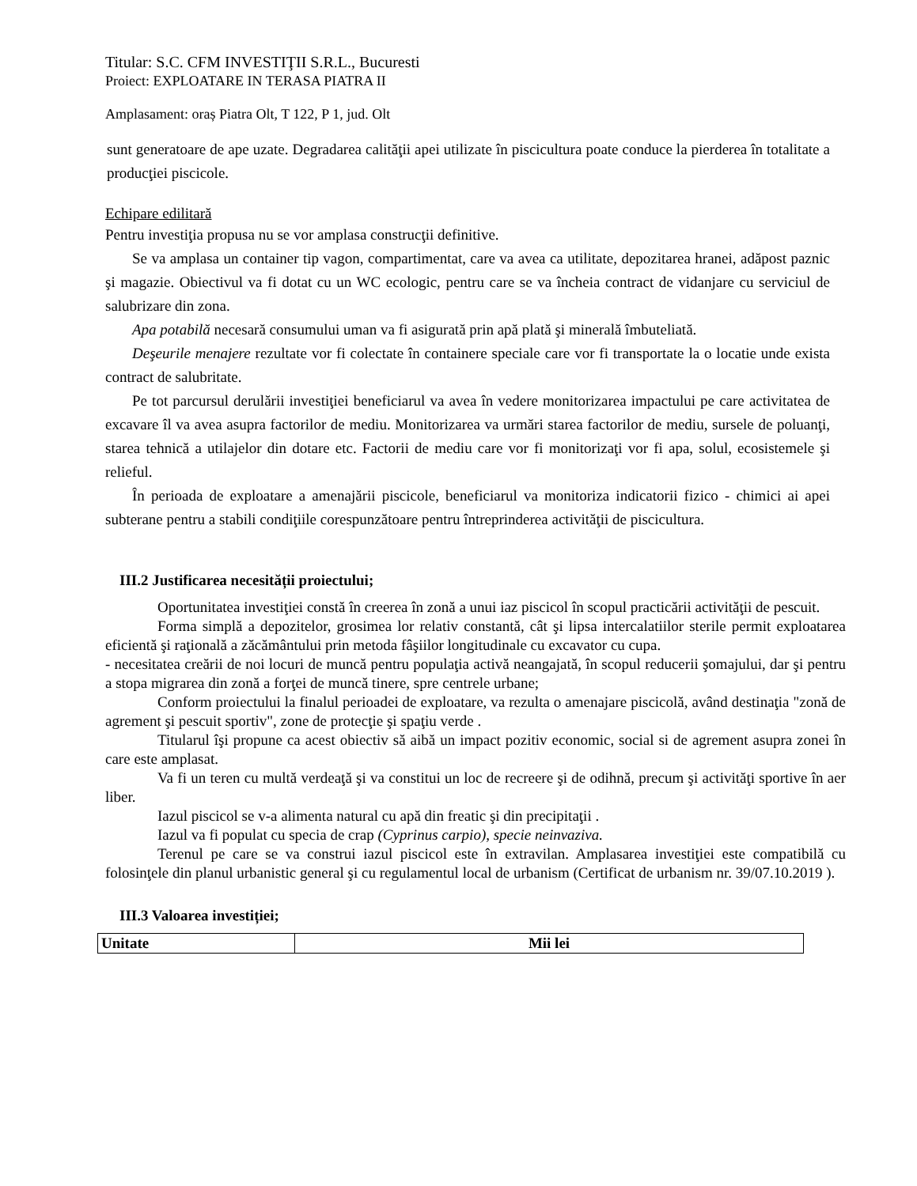Titular: S.C. CFM INVESTIŢII S.R.L., Bucuresti
Proiect: EXPLOATARE IN TERASA PIATRA II
Amplasament: oraș Piatra Olt, T 122, P 1, jud. Olt
sunt generatoare de ape uzate. Degradarea calităţii apei utilizate în piscicultura poate conduce la pierderea în totalitate a producţiei piscicole.
Echipare edilitară
Pentru investiţia propusa nu se vor amplasa construcţii definitive.
Se va amplasa un container tip vagon, compartimentat, care va avea ca utilitate, depozitarea hranei, adăpost paznic şi magazie. Obiectivul va fi dotat cu un WC ecologic, pentru care se va încheia contract de vidanjare cu serviciul de salubrizare din zona.
Apa potabilă necesară consumului uman va fi asigurată prin apă plată şi minerală îmbuteliată.
Deşeurile menajere rezultate vor fi colectate în containere speciale care vor fi transportate la o locatie unde exista contract de salubritate.
Pe tot parcursul derulării investiţiei beneficiarul va avea în vedere monitorizarea impactului pe care activitatea de excavare îl va avea asupra factorilor de mediu. Monitorizarea va urmări starea factorilor de mediu, sursele de poluanţi, starea tehnică a utilajelor din dotare etc. Factorii de mediu care vor fi monitorizaţi vor fi apa, solul, ecosistemele şi relieful.
În perioada de exploatare a amenajării piscicole, beneficiarul va monitoriza indicatorii fizico - chimici ai apei subterane pentru a stabili condiţiile corespunzătoare pentru întreprinderea activităţii de piscicultura.
III.2 Justificarea necesității proiectului;
Oportunitatea investiţiei constă în creerea în zonă a unui iaz piscicol în scopul practicării activităţii de pescuit.
Forma simplă a depozitelor, grosimea lor relativ constantă, cât şi lipsa intercalatiilor sterile permit exploatarea eficientă şi raţională a zăcământului prin metoda fâşiilor longitudinale cu excavator cu cupa.
- necesitatea creării de noi locuri de muncă pentru populaţia activă neangajată, în scopul reducerii şomajului, dar şi pentru a stopa migrarea din zonă a forţei de muncă tinere, spre centrele urbane;
Conform proiectului la finalul perioadei de exploatare, va rezulta o amenajare piscicolă, având destinaţia "zonă de agrement şi pescuit sportiv", zone de protecţie şi spaţiu verde .
Titularul îşi propune ca acest obiectiv să aibă un impact pozitiv economic, social si de agrement asupra zonei în care este amplasat.
Va fi un teren cu multă verdeaţă şi va constitui un loc de recreere şi de odihnă, precum şi activităţi sportive în aer liber.
Iazul piscicol se v-a alimenta natural cu apă din freatic şi din precipitaţii .
Iazul va fi populat cu specia de crap (Cyprinus carpio), specie neinvaziva.
Terenul pe care se va construi iazul piscicol este în extravilan. Amplasarea investiţiei este compatibilă cu folosinţele din planul urbanistic general şi cu regulamentul local de urbanism (Certificat de urbanism nr. 39/07.10.2019 ).
III.3 Valoarea investiției;
| Unitate | Mii lei |